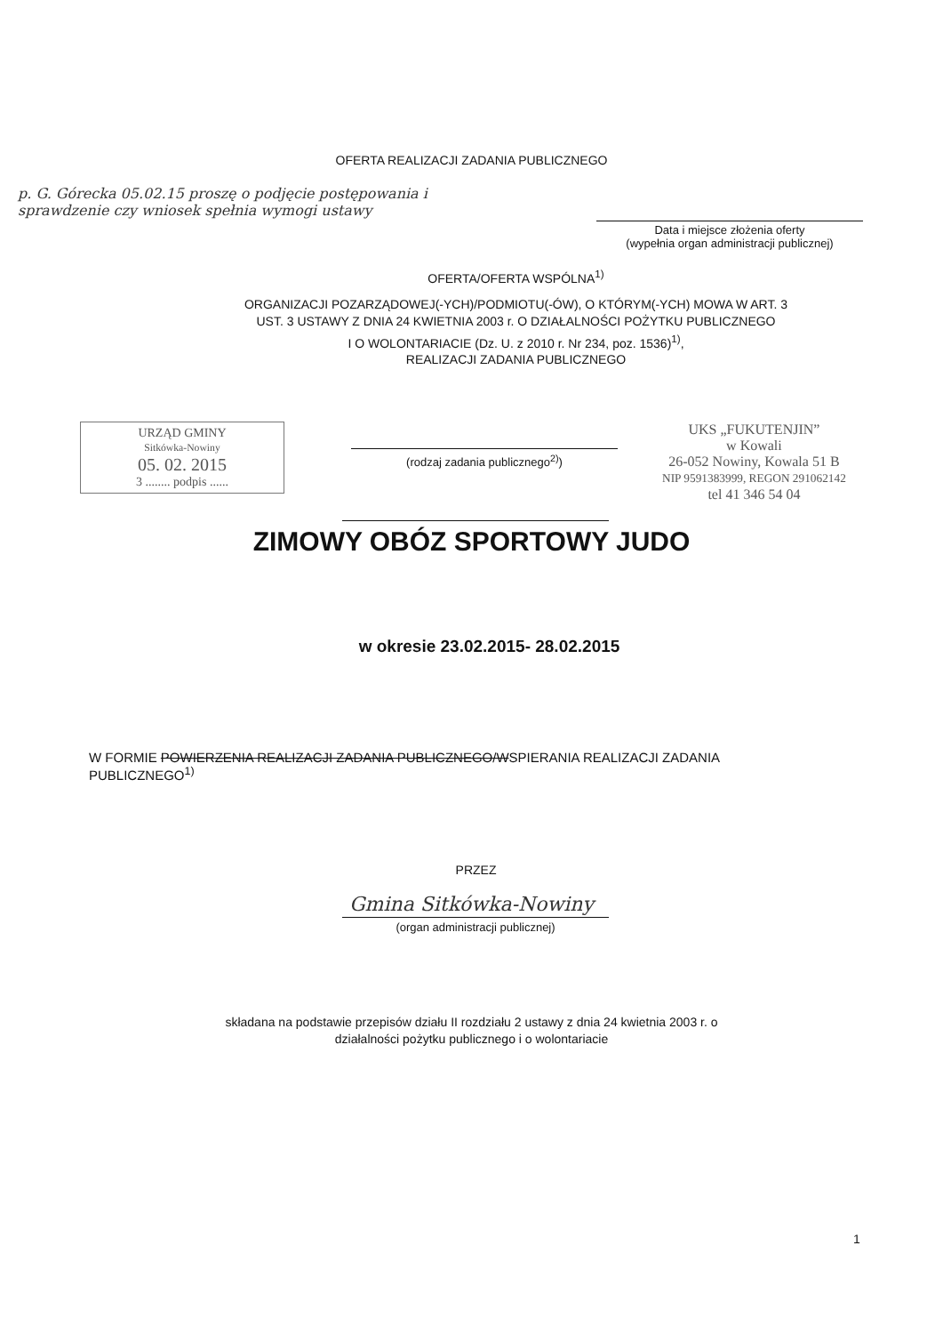OFERTA REALIZACJI ZADANIA PUBLICZNEGO
p. G. Górecka 05.02.15 proszę o podjęcie postępowania i sprawdzenie czy wniosek spełnia wymogi ustawy
Data i miejsce złożenia oferty
(wypełnia organ administracji publicznej)
OFERTA/OFERTA WSPÓLNA<sup>1)</sup>
ORGANIZACJI POZARZĄDOWEJ(-YCH)/PODMIOTU(-ÓW), O KTÓRYM(-YCH) MOWA W ART. 3
UST. 3 USTAWY Z DNIA 24 KWIETNIA 2003 r. O DZIAŁALNOŚCI POŻYTKU PUBLICZNEGO
I O WOLONTARIACIE (Dz. U. z 2010 r. Nr 234, poz. 1536)<sup>1)</sup>,
REALIZACJI ZADANIA PUBLICZNEGO
URZĄD GMINY
Sitkówka-Nowiny
05. 02. 2015
3 ........ podpis ......
(rodzaj zadania publicznego<sup>2)</sup>)
UKS „FUKUTENJIN”
w Kowali
26-052 Nowiny, Kowala 51 B
NIP 9591383999, REGON 291062142
tel 41 346 54 04
ZIMOWY OBÓZ SPORTOWY JUDO
w okresie 23.02.2015- 28.02.2015
W FORMIE POWIERZENIA REALIZACJI ZADANIA PUBLICZNEGO/WSPIERANIA REALIZACJI ZADANIA
PUBLICZNEGO<sup>1)</sup>
PRZEZ
Gmina Sitkówka-Nowiny
(organ administracji publicznej)
składana na podstawie przepisów działu II rozdziału 2 ustawy z dnia 24 kwietnia 2003 r. o
działalności pożytku publicznego i o wolontariacie
1